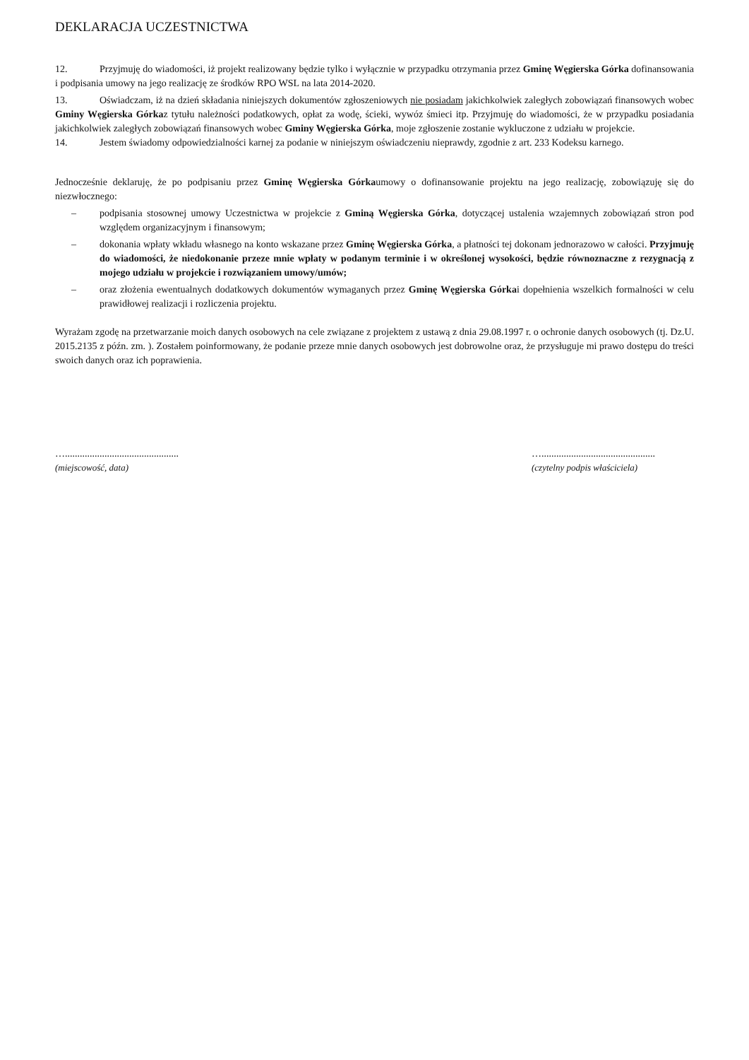DEKLARACJA UCZESTNICTWA
12. Przyjmuję do wiadomości, iż projekt realizowany będzie tylko i wyłącznie w przypadku otrzymania przez Gminę Węgierska Górka dofinansowania i podpisania umowy na jego realizację ze środków RPO WSL na lata 2014-2020.
13. Oświadczam, iż na dzień składania niniejszych dokumentów zgłoszeniowych nie posiadam jakichkolwiek zaległych zobowiązań finansowych wobec Gminy Węgierska Górkaz tytułu należności podatkowych, opłat za wodę, ścieki, wywóz śmieci itp. Przyjmuję do wiadomości, że w przypadku posiadania jakichkolwiek zaległych zobowiązań finansowych wobec Gminy Węgierska Górka, moje zgłoszenie zostanie wykluczone z udziału w projekcie.
14. Jestem świadomy odpowiedzialności karnej za podanie w niniejszym oświadczeniu nieprawdy, zgodnie z art. 233 Kodeksu karnego.
Jednocześnie deklaruję, że po podpisaniu przez Gminę Węgierska Górkaumowy o dofinansowanie projektu na jego realizację, zobowiązuję się do niezwłocznego:
– podpisania stosownej umowy Uczestnictwa w projekcie z Gminą Węgierska Górka, dotyczącej ustalenia wzajemnych zobowiązań stron pod względem organizacyjnym i finansowym;
– dokonania wpłaty wkładu własnego na konto wskazane przez Gminę Węgierska Górka, a płatności tej dokonam jednorazowo w całości. Przyjmuję do wiadomości, że niedokonanie przeze mnie wpłaty w podanym terminie i w określonej wysokości, będzie równoznaczne z rezygnacją z mojego udziału w projekcie i rozwiązaniem umowy/umów;
– oraz złożenia ewentualnych dodatkowych dokumentów wymaganych przez Gminę Węgierska Górkai dopełnienia wszelkich formalności w celu prawidłowej realizacji i rozliczenia projektu.
Wyrażam zgodę na przetwarzanie moich danych osobowych na cele związane z projektem z ustawą z dnia 29.08.1997 r. o ochronie danych osobowych (tj. Dz.U. 2015.2135 z późn. zm. ). Zostałem poinformowany, że podanie przeze mnie danych osobowych jest dobrowolne oraz, że przysługuje mi prawo dostępu do treści swoich danych oraz ich poprawienia.
…..............................................
(miejscowość, data)
…..............................................
(czytelny podpis właściciela)